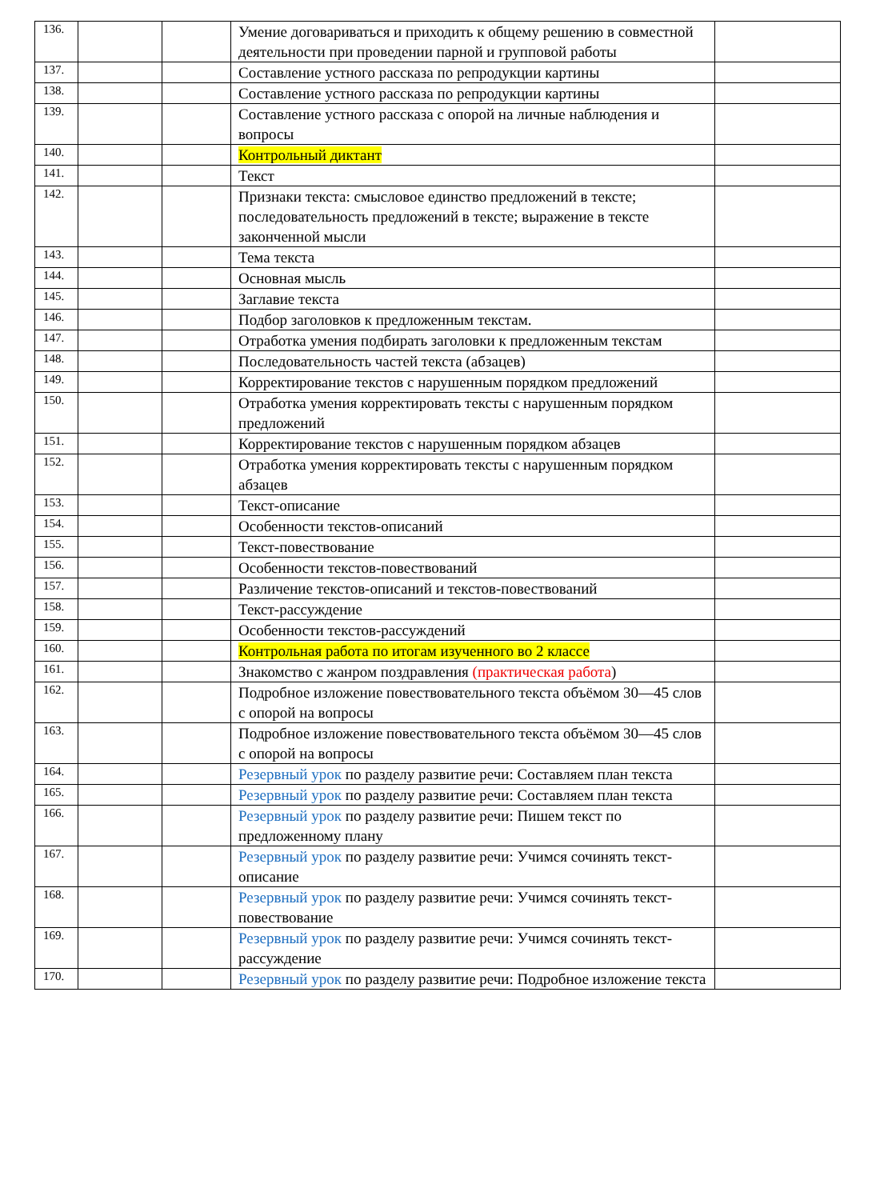| 136. | | | Умение договариваться и приходить к общему решению в совместной деятельности при проведении парной и групповой работы | |
| 137. | | | Составление устного рассказа по репродукции картины | |
| 138. | | | Составление устного рассказа по репродукции картины | |
| 139. | | | Составление устного рассказа с опорой на личные наблюдения и вопросы | |
| 140. | | | Контрольный диктант | |
| 141. | | | Текст | |
| 142. | | | Признаки текста: смысловое единство предложений в тексте; последовательность предложений в тексте; выражение в тексте законченной мысли | |
| 143. | | | Тема текста | |
| 144. | | | Основная мысль | |
| 145. | | | Заглавие текста | |
| 146. | | | Подбор заголовков к предложенным текстам. | |
| 147. | | | Отработка умения подбирать заголовки к предложенным текстам | |
| 148. | | | Последовательность частей текста (абзацев) | |
| 149. | | | Корректирование текстов с нарушенным порядком предложений | |
| 150. | | | Отработка умения корректировать тексты с нарушенным порядком предложений | |
| 151. | | | Корректирование текстов с нарушенным порядком абзацев | |
| 152. | | | Отработка умения корректировать тексты с нарушенным порядком абзацев | |
| 153. | | | Текст-описание | |
| 154. | | | Особенности текстов-описаний | |
| 155. | | | Текст-повествование | |
| 156. | | | Особенности текстов-повествований | |
| 157. | | | Различение текстов-описаний и текстов-повествований | |
| 158. | | | Текст-рассуждение | |
| 159. | | | Особенности текстов-рассуждений | |
| 160. | | | Контрольная работа по итогам изученного во 2 классе | |
| 161. | | | Знакомство с жанром поздравления (практическая работа ) | |
| 162. | | | Подробное изложение повествовательного текста объёмом 30—45 слов с опорой на вопросы | |
| 163. | | | Подробное изложение повествовательного текста объёмом 30—45 слов с опорой на вопросы | |
| 164. | | | Резервный урок по разделу развитие речи: Составляем план текста | |
| 165. | | | Резервный урок по разделу развитие речи: Составляем план текста | |
| 166. | | | Резервный урок по разделу развитие речи: Пишем текст по предложенному плану | |
| 167. | | | Резервный урок по разделу развитие речи: Учимся сочинять текст-описание | |
| 168. | | | Резервный урок по разделу развитие речи: Учимся сочинять текст-повествование | |
| 169. | | | Резервный урок по разделу развитие речи: Учимся сочинять текст-рассуждение | |
| 170. | | | Резервный урок по разделу развитие речи: Подробное изложение текста | |